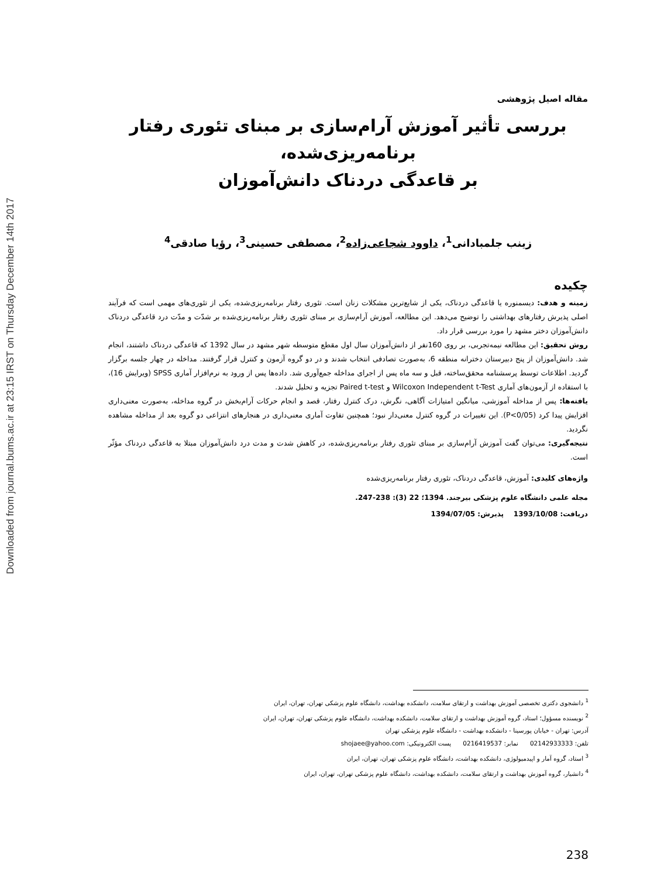Downloaded from journal.bums.ac.ir at 23:15 IRST on Thursday December 14th 2017
مقاله اصیل پژوهشی
بررسی تأثیر آموزش آرام‌سازی بر مبنای تئوری رفتار برنامه‌ریزی‌شده،
بر قاعدگی دردناک دانش‌آموزان
زینب جلمبادانی<sup>1</sup>، داوود شجاعی‌زاده<sup>2</sup>، مصطفی حسینی<sup>3</sup>، رؤیا صادقی<sup>4</sup>
چکیده
زمینه و هدف: دیسمنوره یا قاعدگی دردناک، یکی از شایع‌ترین مشکلات زنان است. تئوری رفتار برنامه‌ریزی‌شده، یکی از تئوری‌های مهمی است که فرآیند اصلی پذیرش رفتارهای بهداشتی را توضیح می‌دهد. این مطالعه، آموزش آرام‌سازی بر مبنای تئوری رفتار برنامه‌ریزی‌شده بر شدّت و مدّت درد قاعدگی دردناک دانش‌آموزان دختر مشهد را مورد بررسی قرار داد.
روش تحقیق: این مطالعه نیمه‌تجربی، بر روی 160نفر از دانش‌آموزان سال اول مقطع متوسطه شهر مشهد در سال 1392 که قاعدگی دردناک داشتند، انجام شد. دانش‌آموزان از پنج دبیرستان دخترانه منطقه 6، به‌صورت تصادفی انتخاب شدند و در دو گروه آزمون و کنترل قرار گرفتند. مداخله در چهار جلسه برگزار گردید. اطلاعات توسط پرسشنامه محقق‌ساخته، قبل و سه ماه پس از اجرای مداخله جمع‌آوری شد. داده‌ها پس از ورود به نرم‌افزار آماری SPSS (ویرایش 16)، با استفاده از آزمون‌های آماری Wilcoxon Independent t-Test و Paired t-test تجزیه و تحلیل شدند.
یافته‌ها: پس از مداخله آموزشی، میانگین امتیازات آگاهی، نگرش، درک کنترل رفتار، قصد و انجام حرکات آرام‌بخش در گروه مداخله، به‌صورت معنی‌داری افزایش پیدا کرد (P<0/05). این تغییرات در گروه کنترل معنی‌دار نبود؛ همچنین تفاوت آماری معنی‌داری در هنجارهای انتزاعی دو گروه بعد از مداخله مشاهده نگردید.
نتیجه‌گیری: می‌توان گفت آموزش آرام‌سازی بر مبنای تئوری رفتار برنامه‌ریزی‌شده، در کاهش شدت و مدت درد دانش‌آموزان مبتلا به قاعدگی دردناک مؤثّر است.
واژه‌های کلیدی: آموزش، قاعدگی دردناک، تئوری رفتار برنامه‌ریزی‌شده
مجله علمی دانشگاه علوم پزشکی بیرجند. 1394؛ 22 (3): 238-247.
دریافت: 1393/10/08 پذیرش: 1394/07/05
<sup>1</sup> دانشجوی دکتری تخصصی آموزش بهداشت و ارتقای سلامت، دانشکده بهداشت، دانشگاه علوم پزشکی تهران، تهران، ایران
<sup>2</sup> نویسنده مسؤول؛ استاد، گروه آموزش بهداشت و ارتقای سلامت، دانشکده بهداشت، دانشگاه علوم پزشکی تهران، تهران، ایران
آدرس: تهران - خیابان پورسینا - دانشکده بهداشت - دانشگاه علوم پزشکی تهران
تلفن: 02142933333 نمابر: 0216419537 پست الکترونیکی: shojaee@yahoo.com
<sup>3</sup> استاد، گروه آمار و اپیدمیولوژی، دانشکده بهداشت، دانشگاه علوم پزشکی تهران، تهران، ایران
<sup>4</sup> دانشیار، گروه آموزش بهداشت و ارتقای سلامت، دانشکده بهداشت، دانشگاه علوم پزشکی تهران، تهران، ایران
238